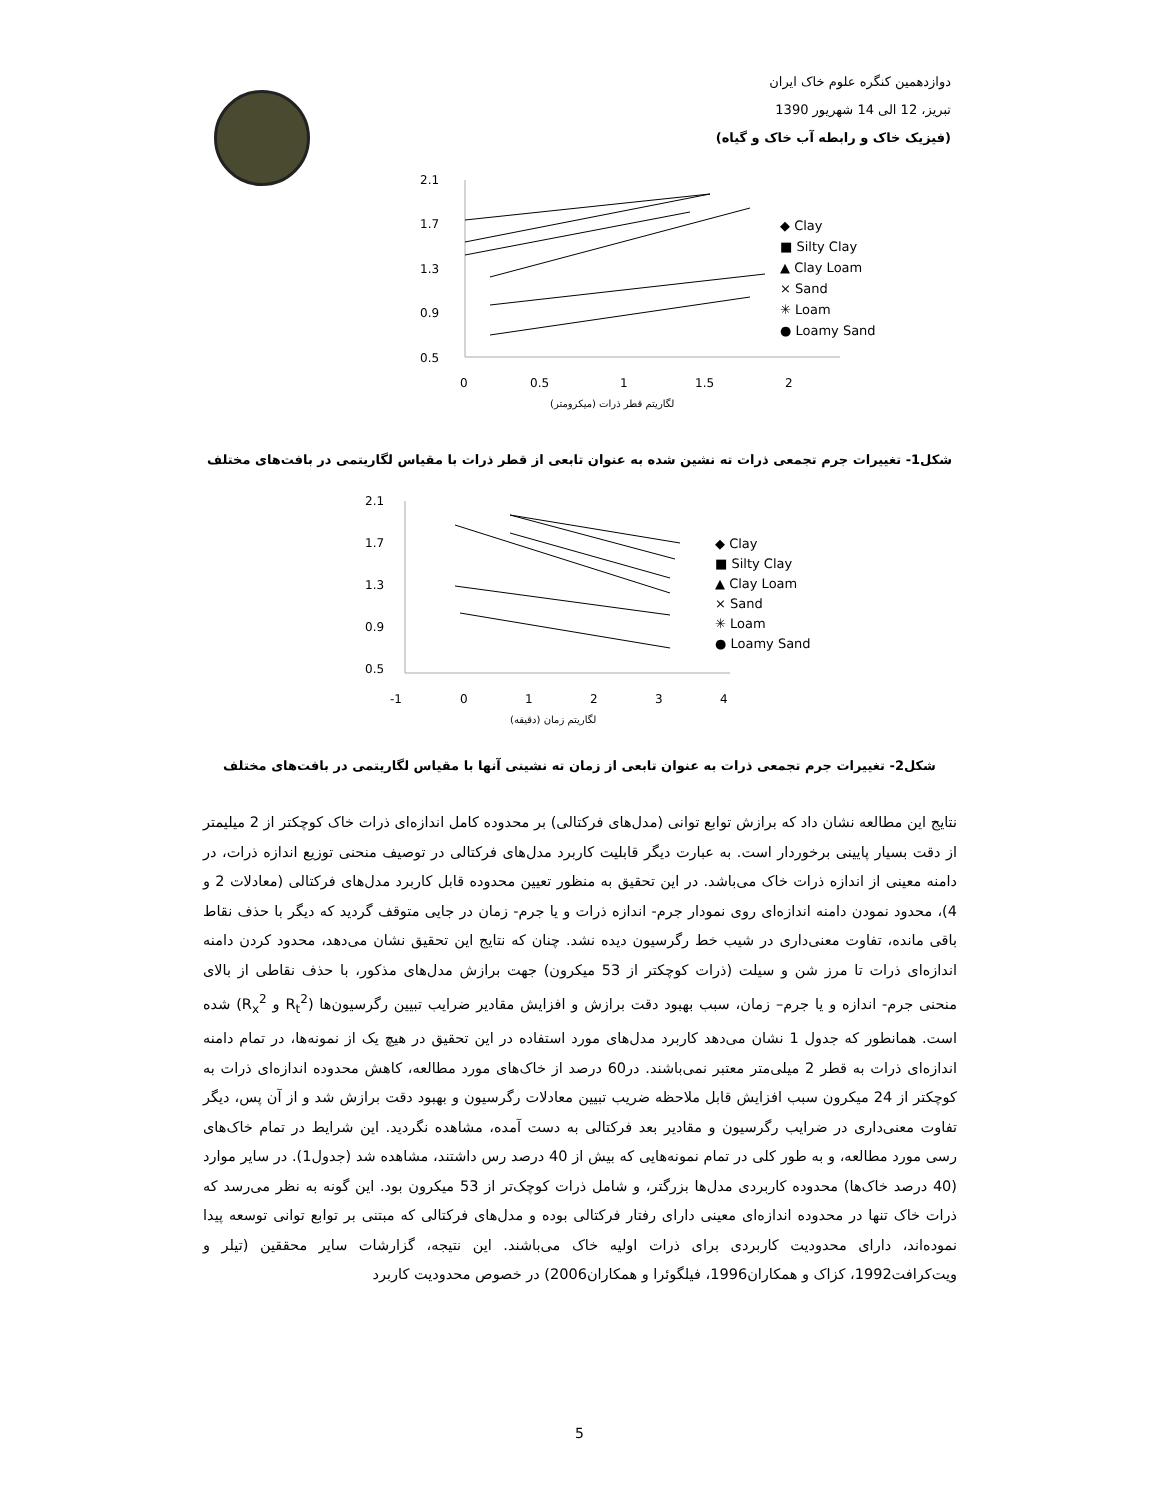دوازدهمین کنگره علوم خاک ایران
تبریز، 12 الی 14 شهریور 1390
(فیزیک خاک و رابطه آب خاک و گیاه)
2.1
1.7
1.3
0.9
0.5
0
0.5
1
1.5
2
لگاریتم قطر ذرات (میکرومتر)
◆ Clay
■ Silty Clay
▲ Clay Loam
× Sand
✳ Loam
● Loamy Sand
شکل1- تغییرات جرم تجمعی ذرات ته نشین شده به عنوان تابعی از قطر ذرات با مقیاس لگاریتمی در بافت‌های مختلف
2.1
1.7
1.3
0.9
0.5
-1
0
1
2
3
4
لگاریتم زمان (دقیقه)
◆ Clay
■ Silty Clay
▲ Clay Loam
× Sand
✳ Loam
● Loamy Sand
شکل2- تغییرات جرم تجمعی ذرات به عنوان تابعی از زمان ته نشینی آنها با مقیاس لگاریتمی در بافت‌های مختلف
نتایج این مطالعه نشان داد که برازش توابع توانی (مدل‌های فرکتالی) بر محدوده کامل اندازه‌ای ذرات خاک کوچکتر از 2 میلیمتر از دقت بسیار پایینی برخوردار است. به عبارت دیگر قابلیت کاربرد مدل‌های فرکتالی در توصیف منحنی توزیع اندازه ذرات، در دامنه معینی از اندازه ذرات خاک می‌باشد. در این تحقیق به منظور تعیین محدوده قابل کاربرد مدل‌های فرکتالی (معادلات 2 و 4)، محدود نمودن دامنه اندازه‌ای روی نمودار جرم- اندازه ذرات و یا جرم- زمان در جایی متوقف گردید که دیگر با حذف نقاط باقی مانده، تفاوت معنی‌داری در شیب خط رگرسیون دیده نشد. چنان که نتایج این تحقیق نشان می‌دهد، محدود کردن دامنه اندازه‌ای ذرات تا مرز شن و سیلت (ذرات کوچکتر از 53 میکرون) جهت برازش مدل‌های مذکور، با حذف نقاطی از بالای منحنی جرم- اندازه و یا جرم– زمان، سبب بهبود دقت برازش و افزایش مقادیر ضرایب تبیین رگرسیون‌ها (R<sub>t</sub><sup>2</sup> و R<sub>x</sub><sup>2</sup>) شده است. همانطور که جدول 1 نشان می‌دهد کاربرد مدل‌های مورد استفاده در این تحقیق در هیچ یک از نمونه‌ها، در تمام دامنه اندازه‌ای ذرات به قطر 2 میلی‌متر معتبر نمی‌باشند. در60 درصد از خاک‌های مورد مطالعه، کاهش محدوده اندازه‌ای ذرات به کوچکتر از 24 میکرون سبب افزایش قابل ملاحظه ضریب تبیین معادلات رگرسیون و بهبود دقت برازش شد و از آن پس، دیگر تفاوت معنی‌داری در ضرایب رگرسیون و مقادیر بعد فرکتالی به دست آمده، مشاهده نگردید. این شرایط در تمام خاک‌های رسی مورد مطالعه، و به طور کلی در تمام نمونه‌هایی که بیش از 40 درصد رس داشتند، مشاهده شد (جدول1). در سایر موارد (40 درصد خاک‌ها) محدوده کاربردی مدل‌ها بزرگتر، و شامل ذرات کوچک‌تر از 53 میکرون بود. این گونه به نظر می‌رسد که ذرات خاک تنها در محدوده اندازه‌ای معینی دارای رفتار فرکتالی بوده و مدل‌های فرکتالی که مبتنی بر توابع توانی توسعه پیدا نموده‌اند، دارای محدودیت کاربردی برای ذرات اولیه خاک می‌باشند. این نتیجه، گزارشات سایر محققین (تیلر و ویت‌کرافت1992، کزاک و همکاران1996، فیلگوئرا و همکاران2006) در خصوص محدودیت کاربرد
5